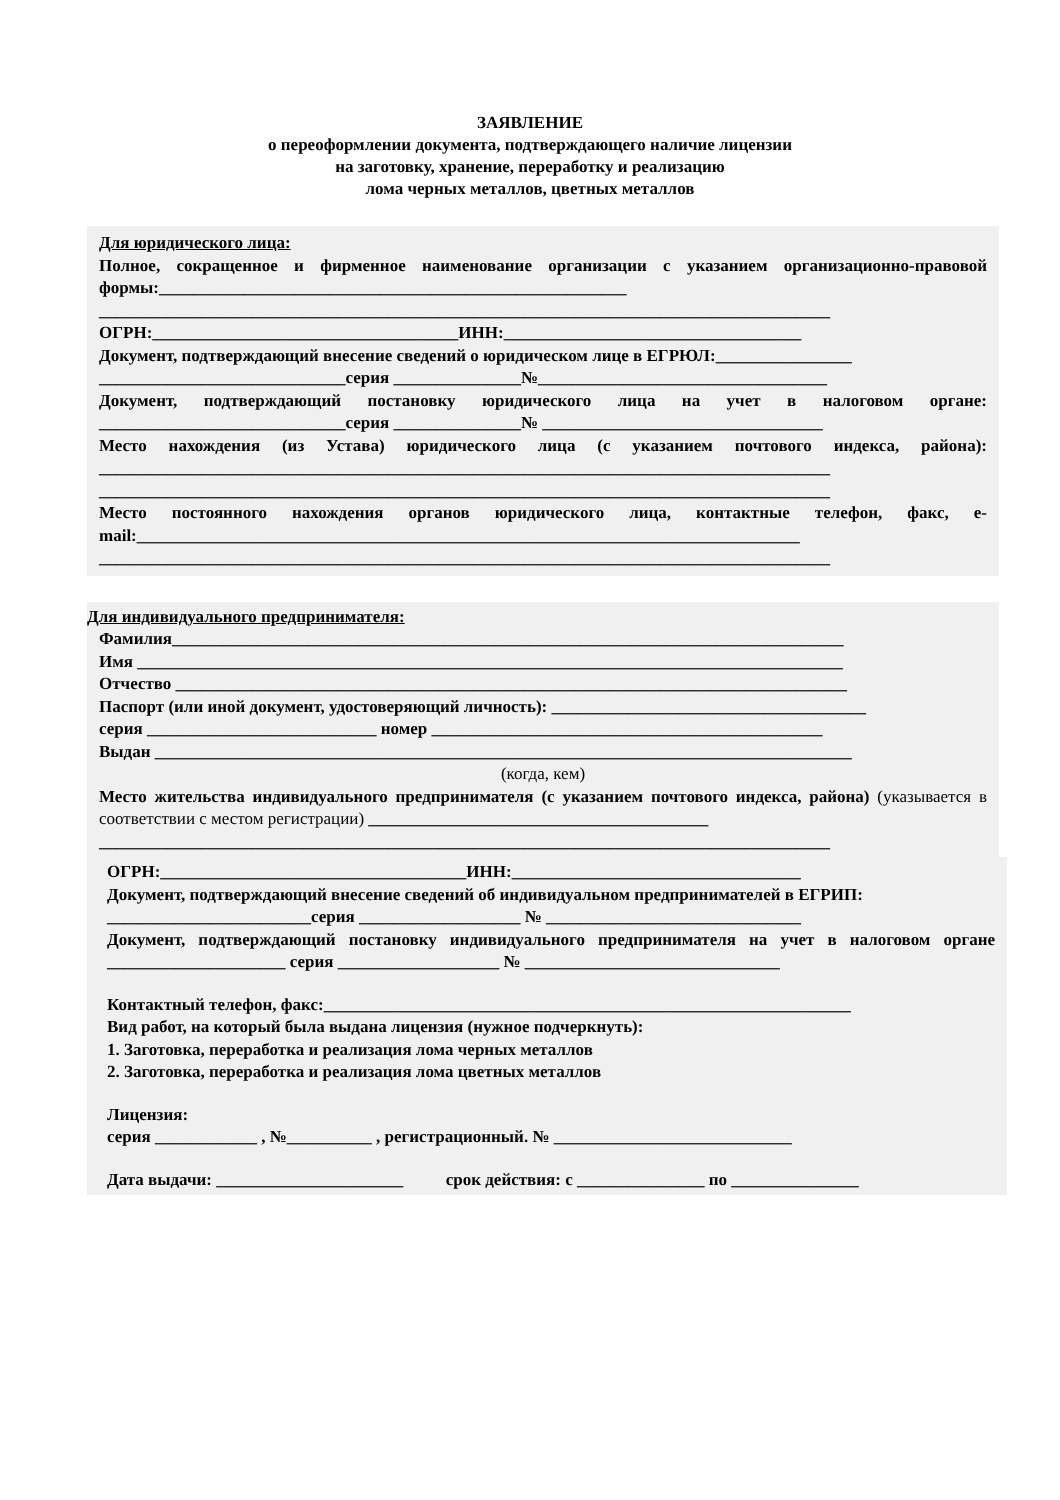ЗАЯВЛЕНИЕ
о переоформлении документа, подтверждающего наличие лицензии
на заготовку, хранение, переработку и реализацию
лома черных металлов, цветных металлов
Для юридического лица:
Полное, сокращенное и фирменное наименование организации с указанием организационно-правовой формы:_______________________________________________________
______________________________________________________________________________________
ОГРН:____________________________________ИНН:___________________________________
Документ, подтверждающий внесение сведений о юридическом лице в ЕГРЮЛ:________________
_____________________________серия _______________№__________________________________
Документ, подтверждающий постановку юридического лица на учет в налоговом органе: _____________________________серия _______________№ _________________________________
Место нахождения (из Устава) юридического лица (с указанием почтового индекса, района): ______________________________________________________________________________________
______________________________________________________________________________________
Место постоянного нахождения органов юридического лица, контактные телефон, факс, e-mail:______________________________________________________________________________
______________________________________________________________________________________
Для индивидуального предпринимателя:
Фамилия_______________________________________________________________________________
Имя ___________________________________________________________________________________
Отчество _______________________________________________________________________________
Паспорт (или иной документ, удостоверяющий личность): _____________________________________
серия ___________________________ номер ______________________________________________
Выдан __________________________________________________________________________________
(когда, кем)
Место жительства индивидуального предпринимателя (с указанием почтового индекса, района) (указывается в соответствии с местом регистрации) ________________________________________
______________________________________________________________________________________
ОГРН:____________________________________ИНН:__________________________________
Документ, подтверждающий внесение сведений об индивидуальном предпринимателей в ЕГРИП:
________________________серия ___________________ № ______________________________
Документ, подтверждающий постановку индивидуального предпринимателя на учет в налоговом органе _____________________ серия ___________________ № ______________________________
Контактный телефон, факс:______________________________________________________________
Вид работ, на который была выдана лицензия (нужное подчеркнуть):
1. Заготовка, переработка и реализация лома черных металлов
2. Заготовка, переработка и реализация лома цветных металлов
Лицензия:
серия ____________ , №__________ , регистрационный. № ____________________________
Дата выдачи: ______________________ срок действия: с _______________ по _______________